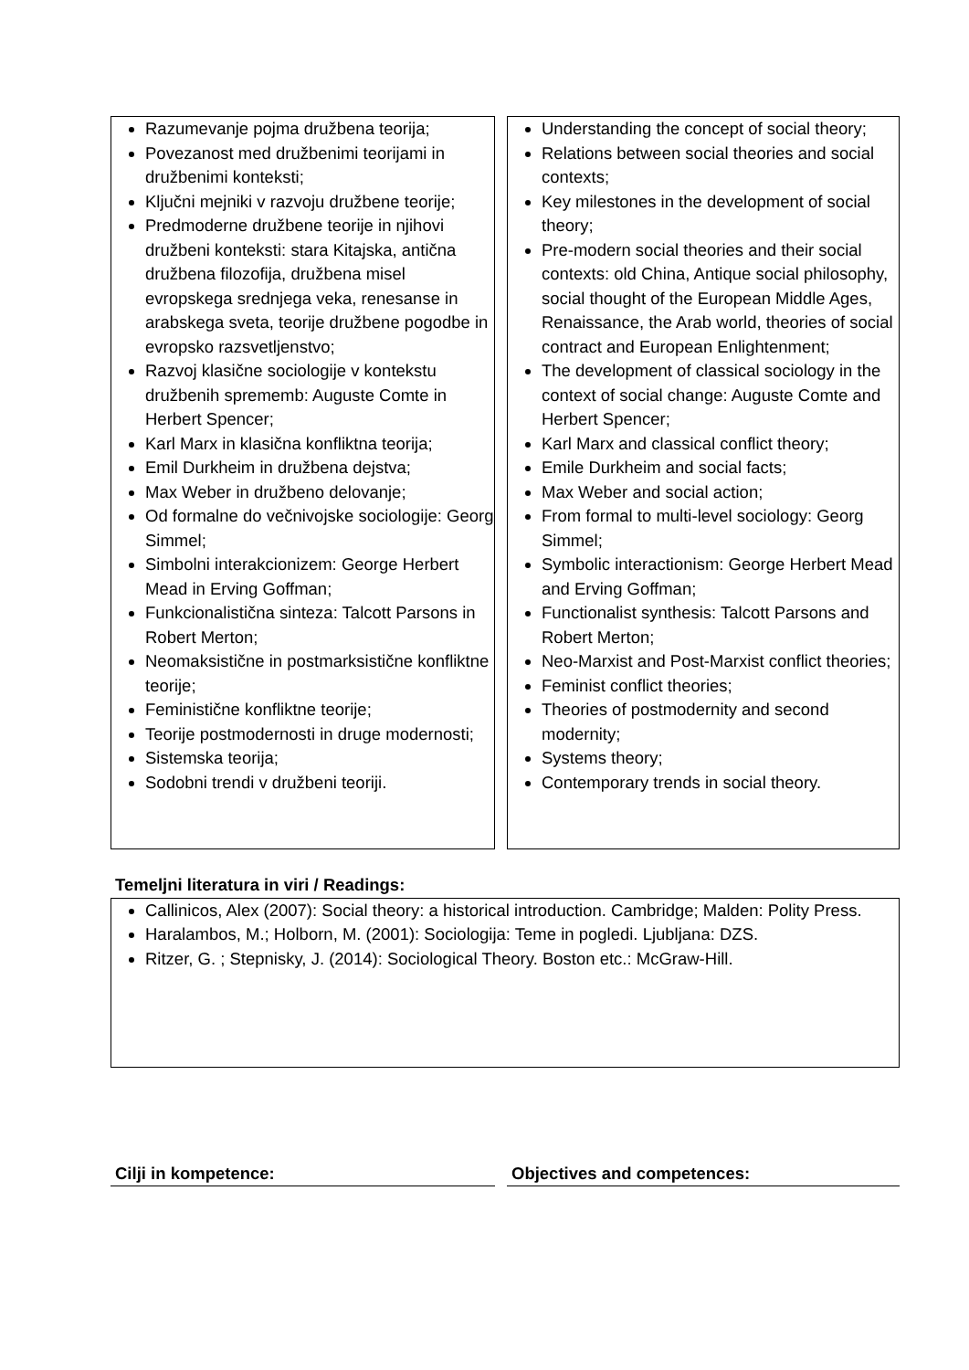Razumevanje pojma družbena teorija;
Povezanost med družbenimi teorijami in družbenimi konteksti;
Ključni mejniki v razvoju družbene teorije;
Predmoderne družbene teorije in njihovi družbeni konteksti: stara Kitajska, antična družbena filozofija, družbena misel evropskega srednjega veka, renesanse in arabskega sveta, teorije družbene pogodbe in evropsko razsvetljenstvo;
Razvoj klasične sociologije v kontekstu družbenih sprememb: Auguste Comte in Herbert Spencer;
Karl Marx in klasična konfliktna teorija;
Emil Durkheim in družbena dejstva;
Max Weber in družbeno delovanje;
Od formalne do večnivojske sociologije: Georg Simmel;
Simbolni interakcionizem: George Herbert Mead in Erving Goffman;
Funkcionalistična sinteza: Talcott Parsons in Robert Merton;
Neomaksistične in postmarksistične konfliktne teorije;
Feministične konfliktne teorije;
Teorije postmodernosti in druge modernosti;
Sistemska teorija;
Sodobni trendi v družbeni teoriji.
Understanding the concept of social theory;
Relations between social theories and social contexts;
Key milestones in the development of social theory;
Pre-modern social theories and their social contexts: old China, Antique social philosophy, social thought of the European Middle Ages, Renaissance, the Arab world, theories of social contract and European Enlightenment;
The development of classical sociology in the context of social change: Auguste Comte and Herbert Spencer;
Karl Marx and classical conflict theory;
Emile Durkheim and social facts;
Max Weber and social action;
From formal to multi-level sociology: Georg Simmel;
Symbolic interactionism: George Herbert Mead and Erving Goffman;
Functionalist synthesis: Talcott Parsons and Robert Merton;
Neo-Marxist and Post-Marxist conflict theories;
Feminist conflict theories;
Theories of postmodernity and second modernity;
Systems theory;
Contemporary trends in social theory.
Temeljni literatura in viri / Readings:
Callinicos, Alex (2007): Social theory: a historical introduction. Cambridge; Malden: Polity Press.
Haralambos, M.; Holborn, M. (2001): Sociologija: Teme in pogledi. Ljubljana: DZS.
Ritzer, G. ; Stepnisky, J. (2014): Sociological Theory. Boston etc.: McGraw-Hill.
Cilji in kompetence: Objectives and competences: